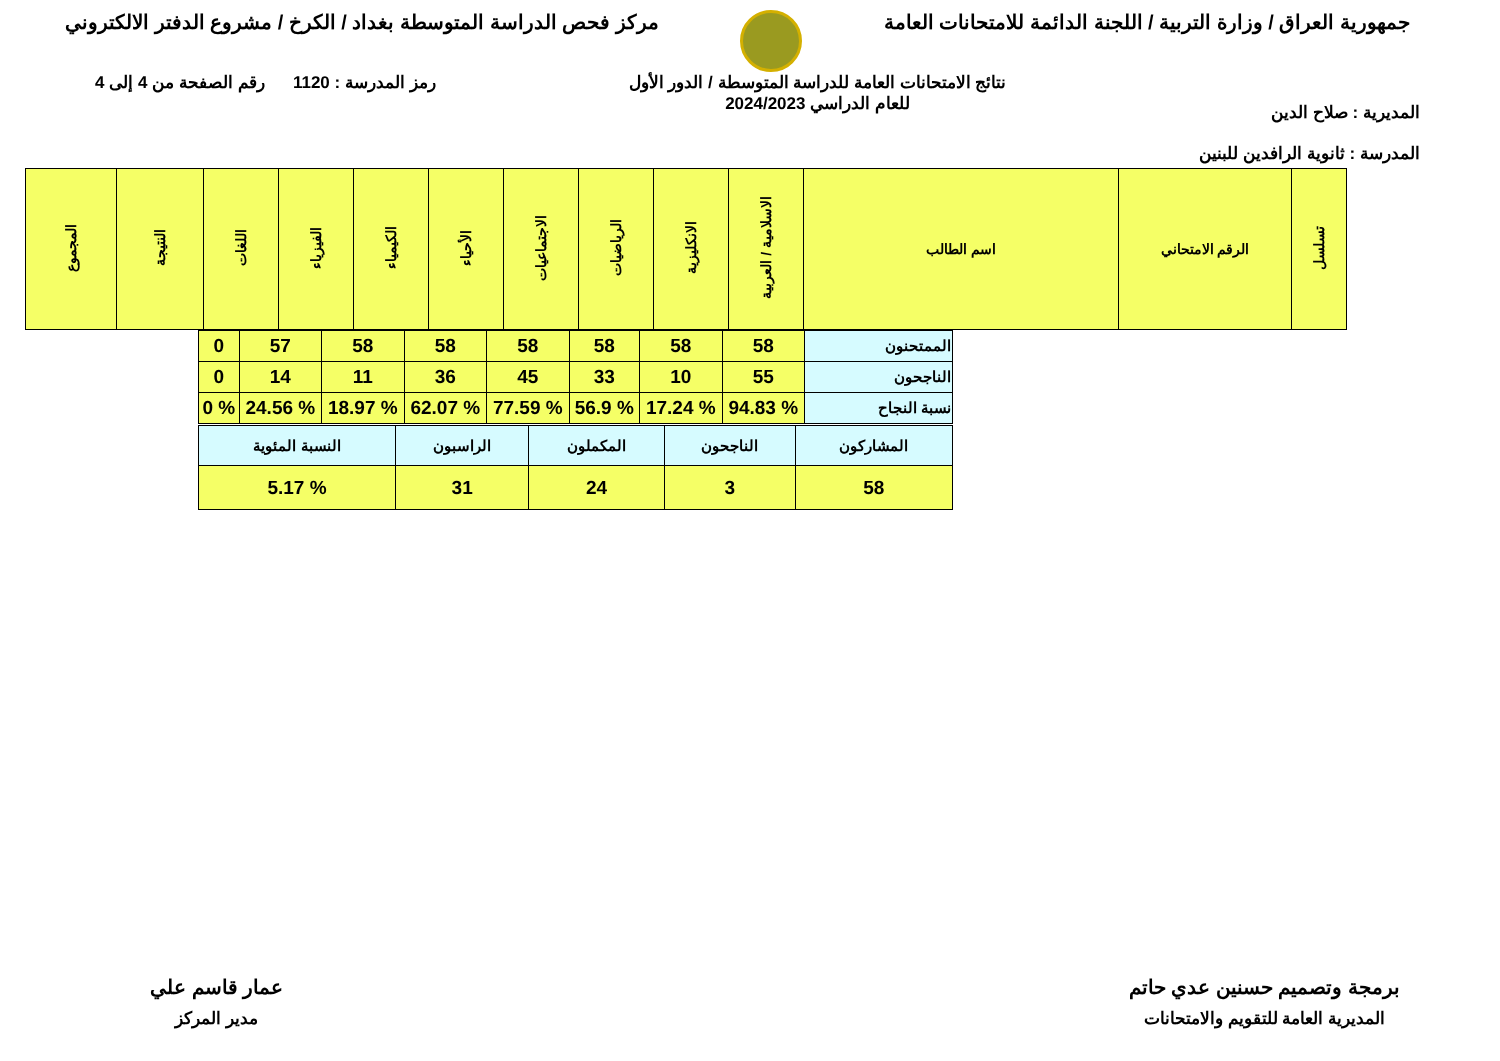جمهورية العراق / وزارة التربية / اللجنة الدائمة للامتحانات العامة
مركز فحص الدراسة المتوسطة بغداد / الكرخ / مشروع الدفتر الالكتروني
المديرية : صلاح الدين
المدرسة : ثانوية الرافدين للبنين
نتائج الامتحانات العامة للدراسة المتوسطة / الدور الأول
للعام الدراسي 2024/2023
رمز المدرسة : 1120 رقم الصفحة من 4 إلى 4
| تسلسل | الرقم الامتحاني | اسم الطالب | الاسلامية / العربية | الانكليزية | الرياضيات | الاجتماعيات | الأحياء | الكيمياء | الفيزياء | اللغات | النتيجة | المجموع |
| --- | --- | --- | --- | --- | --- | --- | --- | --- | --- | --- | --- | --- |
| الممتحنون | 58 | 58 | 58 | 58 | 58 | 58 | 57 | 0 |
| الناجحون | 55 | 10 | 33 | 45 | 36 | 11 | 14 | 0 |
| نسبة النجاح | % 94.83 | % 17.24 | % 56.9 | % 77.59 | % 62.07 | % 18.97 | % 24.56 | % 0 |
| المشاركون | الناجحون | المكملون | الراسبون | النسبة المئوية |
| 58 | 3 | 24 | 31 | % 5.17 |
برمجة وتصميم حسنين عدي حاتم
المديرية العامة للتقويم والامتحانات
عمار قاسم علي
مدير المركز